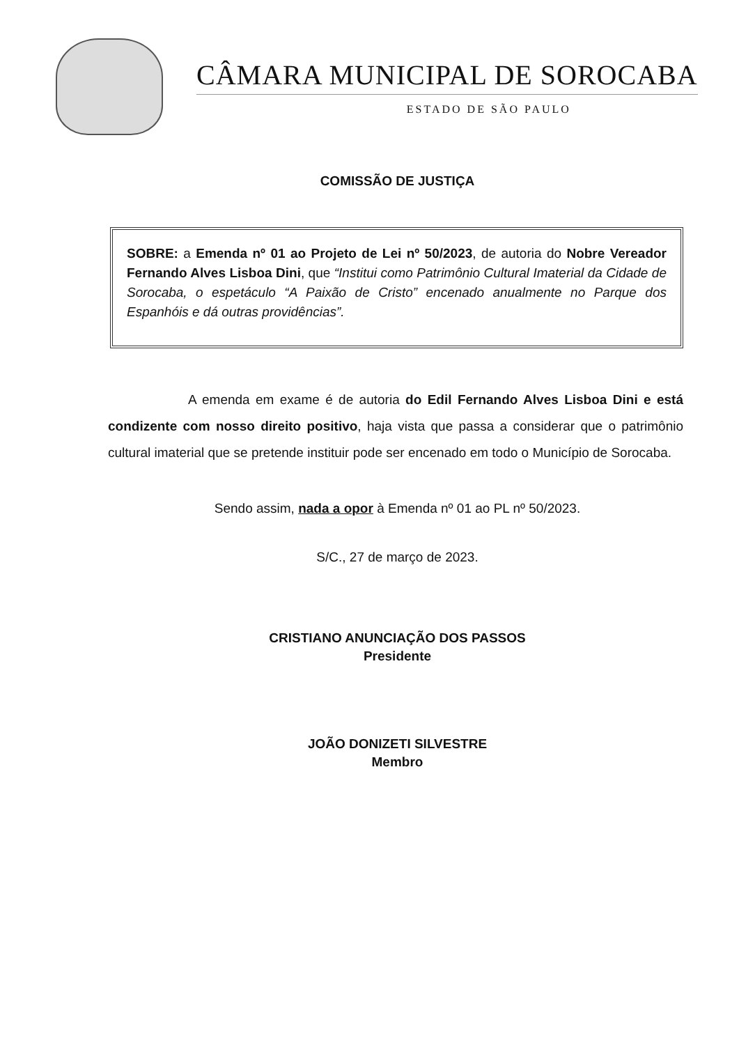CÂMARA MUNICIPAL DE SOROCABA
ESTADO DE SÃO PAULO
COMISSÃO DE JUSTIÇA
SOBRE: a Emenda nº 01 ao Projeto de Lei nº 50/2023, de autoria do Nobre Vereador Fernando Alves Lisboa Dini, que “Institui como Patrimônio Cultural Imaterial da Cidade de Sorocaba, o espetáculo “A Paixão de Cristo” encenado anualmente no Parque dos Espanhóis e dá outras providências”.
A emenda em exame é de autoria do Edil Fernando Alves Lisboa Dini e está condizente com nosso direito positivo, haja vista que passa a considerar que o patrimônio cultural imaterial que se pretende instituir pode ser encenado em todo o Município de Sorocaba.
Sendo assim, nada a opor à Emenda nº 01 ao PL nº 50/2023.
S/C., 27 de março de 2023.
CRISTIANO ANUNCIAÇÃO DOS PASSOS
Presidente
JOÃO DONIZETI SILVESTRE
Membro